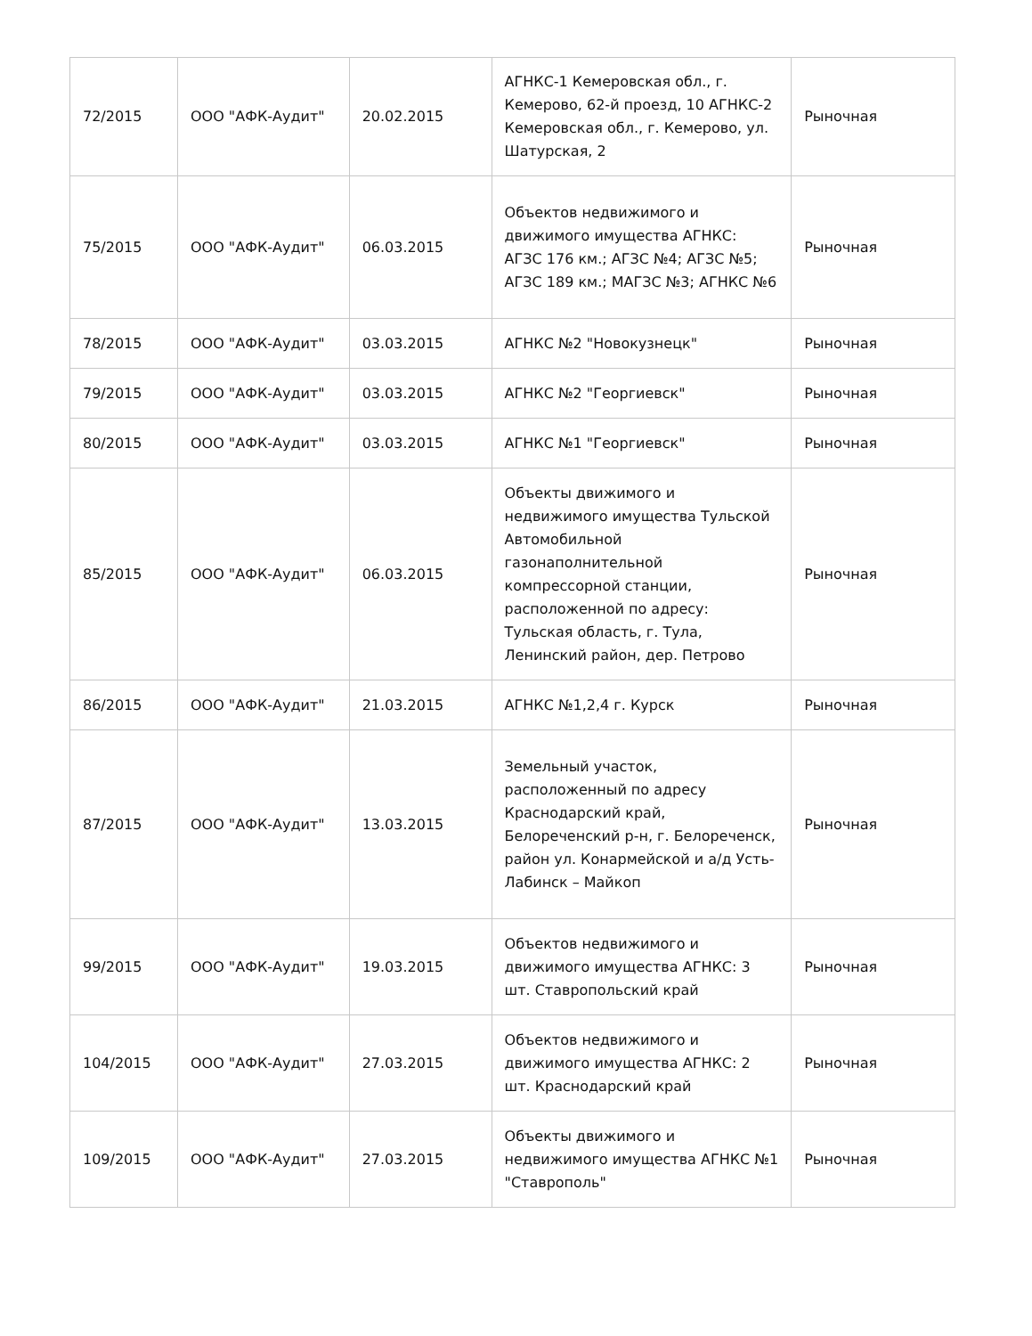| 72/2015 | ООО "АФК-Аудит" | 20.02.2015 | АГНКС-1 Кемеровская обл., г. Кемерово, 62-й проезд, 10 АГНКС-2 Кемеровская обл., г. Кемерово, ул. Шатурская, 2 | Рыночная |
| 75/2015 | ООО "АФК-Аудит" | 06.03.2015 | Объектов недвижимого и движимого имущества АГНКС: АГЗС 176 км.; АГЗС №4; АГЗС №5; АГЗС 189 км.; МАГЗС №3; АГНКС №6 | Рыночная |
| 78/2015 | ООО "АФК-Аудит" | 03.03.2015 | АГНКС №2 "Новокузнецк" | Рыночная |
| 79/2015 | ООО "АФК-Аудит" | 03.03.2015 | АГНКС №2 "Георгиевск" | Рыночная |
| 80/2015 | ООО "АФК-Аудит" | 03.03.2015 | АГНКС №1 "Георгиевск" | Рыночная |
| 85/2015 | ООО "АФК-Аудит" | 06.03.2015 | Объекты движимого и недвижимого имущества Тульской Автомобильной газонаполнительной компрессорной станции, расположенной по адресу: Тульская область, г. Тула, Ленинский район, дер. Петрово | Рыночная |
| 86/2015 | ООО "АФК-Аудит" | 21.03.2015 | АГНКС №1,2,4 г. Курск | Рыночная |
| 87/2015 | ООО "АФК-Аудит" | 13.03.2015 | Земельный участок, расположенный по адресу Краснодарский край, Белореченский р-н, г. Белореченск, район ул. Конармейской и а/д Усть-Лабинск – Майкоп | Рыночная |
| 99/2015 | ООО "АФК-Аудит" | 19.03.2015 | Объектов недвижимого и движимого имущества АГНКС: 3 шт. Ставропольский край | Рыночная |
| 104/2015 | ООО "АФК-Аудит" | 27.03.2015 | Объектов недвижимого и движимого имущества АГНКС: 2 шт. Краснодарский край | Рыночная |
| 109/2015 | ООО "АФК-Аудит" | 27.03.2015 | Объекты движимого и недвижимого имущества АГНКС №1 "Ставрополь" | Рыночная |